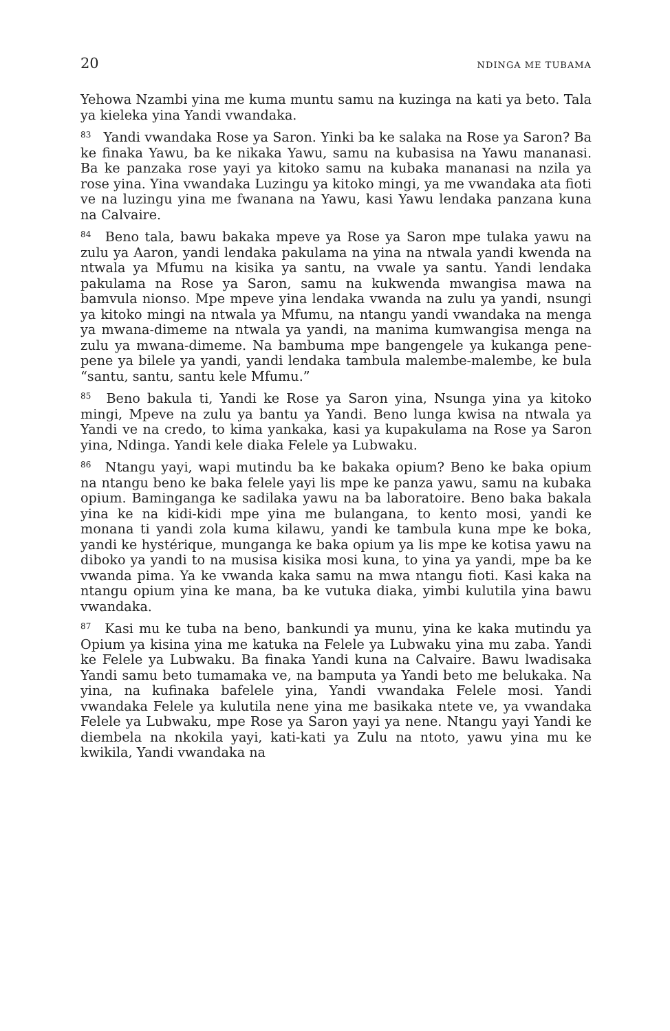20 NDINGA ME TUBAMA
Yehowa Nzambi yina me kuma muntu samu na kuzinga na kati ya beto. Tala ya kieleka yina Yandi vwandaka.
<sup>83</sup> Yandi vwandaka Rose ya Saron. Yinki ba ke salaka na Rose ya Saron? Ba ke finaka Yawu, ba ke nikaka Yawu, samu na kubasisa na Yawu mananasi. Ba ke panzaka rose yayi ya kitoko samu na kubaka mananasi na nzila ya rose yina. Yina vwandaka Luzingu ya kitoko mingi, ya me vwandaka ata fioti ve na luzingu yina me fwanana na Yawu, kasi Yawu lendaka panzana kuna na Calvaire.
<sup>84</sup> Beno tala, bawu bakaka mpeve ya Rose ya Saron mpe tulaka yawu na zulu ya Aaron, yandi lendaka pakulama na yina na ntwala yandi kwenda na ntwala ya Mfumu na kisika ya santu, na vwale ya santu. Yandi lendaka pakulama na Rose ya Saron, samu na kukwenda mwangisa mawa na bamvula nionso. Mpe mpeve yina lendaka vwanda na zulu ya yandi, nsungi ya kitoko mingi na ntwala ya Mfumu, na ntangu yandi vwandaka na menga ya mwana-dimeme na ntwala ya yandi, na manima kumwangisa menga na zulu ya mwana-dimeme. Na bambuma mpe bangengele ya kukanga pene-pene ya bilele ya yandi, yandi lendaka tambula malembe-malembe, ke bula “santu, santu, santu kele Mfumu.”
<sup>85</sup> Beno bakula ti, Yandi ke Rose ya Saron yina, Nsunga yina ya kitoko mingi, Mpeve na zulu ya bantu ya Yandi. Beno lunga kwisa na ntwala ya Yandi ve na credo, to kima yankaka, kasi ya kupakulama na Rose ya Saron yina, Ndinga. Yandi kele diaka Felele ya Lubwaku.
<sup>86</sup> Ntangu yayi, wapi mutindu ba ke bakaka opium? Beno ke baka opium na ntangu beno ke baka felele yayi lis mpe ke panza yawu, samu na kubaka opium. Baminganga ke sadilaka yawu na ba laboratoire. Beno baka bakala yina ke na kidi-kidi mpe yina me bulangana, to kento mosi, yandi ke monana ti yandi zola kuma kilawu, yandi ke tambula kuna mpe ke boka, yandi ke hystérique, munganga ke baka opium ya lis mpe ke kotisa yawu na diboko ya yandi to na musisa kisika mosi kuna, to yina ya yandi, mpe ba ke vwanda pima. Ya ke vwanda kaka samu na mwa ntangu fioti. Kasi kaka na ntangu opium yina ke mana, ba ke vutuka diaka, yimbi kulutila yina bawu vwandaka.
<sup>87</sup> Kasi mu ke tuba na beno, bankundi ya munu, yina ke kaka mutindu ya Opium ya kisina yina me katuka na Felele ya Lubwaku yina mu zaba. Yandi ke Felele ya Lubwaku. Ba finaka Yandi kuna na Calvaire. Bawu lwadisaka Yandi samu beto tumamaka ve, na bamputa ya Yandi beto me belukaka. Na yina, na kufinaka bafelele yina, Yandi vwandaka Felele mosi. Yandi vwandaka Felele ya kulutila nene yina me basikaka ntete ve, ya vwandaka Felele ya Lubwaku, mpe Rose ya Saron yayi ya nene. Ntangu yayi Yandi ke diembela na nkokila yayi, kati-kati ya Zulu na ntoto, yawu yina mu ke kwikila, Yandi vwandaka na